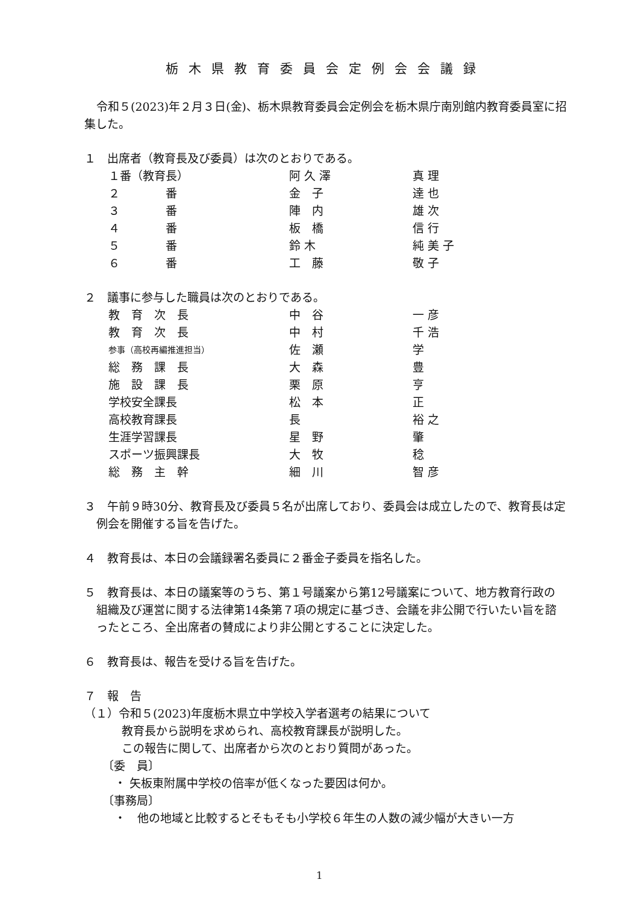栃木県教育委員会定例会会議録
令和５(2023)年２月３日(金)、栃木県教育委員会定例会を栃木県庁南別館内教育委員室に招集した。
１　出席者（教育長及び委員）は次のとおりである。
| １番（教育長） | 阿 久 澤 | 真 理 |
| ２ 番 | 金 子 | 達 也 |
| ３ 番 | 陣 内 | 雄 次 |
| ４ 番 | 板 橋 | 信 行 |
| ５ 番 | 鈴 木 | 純 美 子 |
| ６ 番 | 工 藤 | 敬 子 |
２　議事に参与した職員は次のとおりである。
| 教 育 次 長 | 中 谷 | 一 彦 |
| 教 育 次 長 | 中 村 | 千 浩 |
| 参事（高校再編推進担当） | 佐 瀬 | 学 |
| 総 務 課 長 | 大 森 | 豊 |
| 施 設 課 長 | 栗 原 | 亨 |
| 学校安全課長 | 松 本 | 正 |
| 高校教育課長 | 長 | 裕 之 |
| 生涯学習課長 | 星 野 | 肇 |
| スポーツ振興課長 | 大 牧 | 稔 |
| 総 務 主 幹 | 細 川 | 智 彦 |
３　午前９時30分、教育長及び委員５名が出席しており、委員会は成立したので、教育長は定例会を開催する旨を告げた。
４　教育長は、本日の会議録署名委員に２番金子委員を指名した。
５　教育長は、本日の議案等のうち、第１号議案から第12号議案について、地方教育行政の組織及び運営に関する法律第14条第７項の規定に基づき、会議を非公開で行いたい旨を諮ったところ、全出席者の賛成により非公開とすることに決定した。
６　教育長は、報告を受ける旨を告げた。
７　報　告
（１）令和５(2023)年度栃木県立中学校入学者選考の結果について
教育長から説明を求められ、高校教育課長が説明した。
この報告に関して、出席者から次のとおり質問があった。
〔委　員〕
・ 矢板東附属中学校の倍率が低くなった要因は何か。
〔事務局〕
・　他の地域と比較するとそもそも小学校６年生の人数の減少幅が大きい一方
1